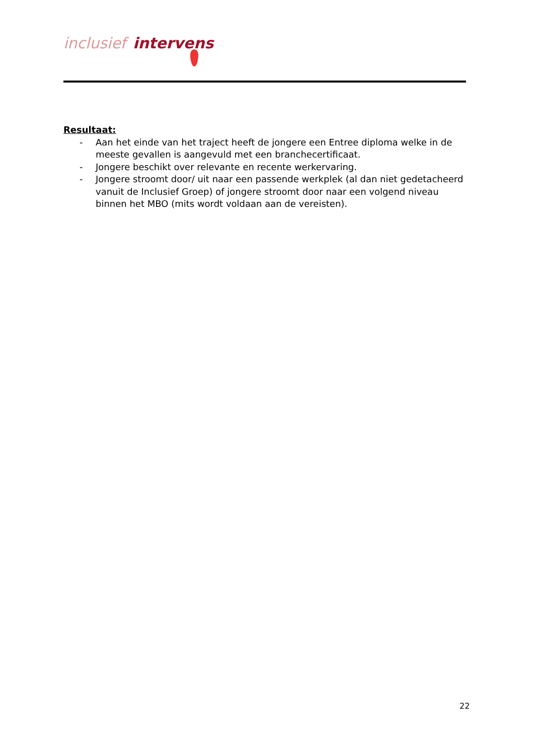inclusief intervens
Resultaat:
- Aan het einde van het traject heeft de jongere een Entree diploma welke in de meeste gevallen is aangevuld met een branchecertificaat.
- Jongere beschikt over relevante en recente werkervaring.
- Jongere stroomt door/ uit naar een passende werkplek (al dan niet gedetacheerd vanuit de Inclusief Groep) of jongere stroomt door naar een volgend niveau binnen het MBO (mits wordt voldaan aan de vereisten).
22